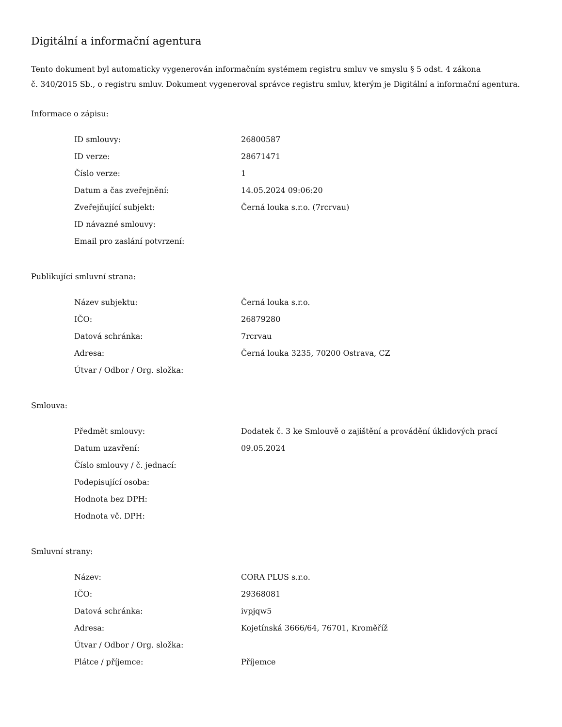Digitální a informační agentura
Tento dokument byl automaticky vygenerován informačním systémem registru smluv ve smyslu § 5 odst. 4 zákona
č. 340/2015 Sb., o registru smluv. Dokument vygeneroval správce registru smluv, kterým je Digitální a informační agentura.
Informace o zápisu:
| ID smlouvy: | 26800587 |
| ID verze: | 28671471 |
| Číslo verze: | 1 |
| Datum a čas zveřejnění: | 14.05.2024 09:06:20 |
| Zveřejňující subjekt: | Černá louka s.r.o. (7rcrvau) |
| ID návazné smlouvy: | |
| Email pro zaslání potvrzení: | |
Publikující smluvní strana:
| Název subjektu: | Černá louka s.r.o. |
| IČO: | 26879280 |
| Datová schránka: | 7rcrvau |
| Adresa: | Černá louka 3235, 70200 Ostrava, CZ |
| Útvar / Odbor / Org. složka: | |
Smlouva:
| Předmět smlouvy: | Dodatek č. 3 ke Smlouvě o zajištění a provádění úklidových prací |
| Datum uzavření: | 09.05.2024 |
| Číslo smlouvy / č. jednací: | |
| Podepisující osoba: | |
| Hodnota bez DPH: | |
| Hodnota vč. DPH: | |
Smluvní strany:
| Název: | CORA PLUS s.r.o. |
| IČO: | 29368081 |
| Datová schránka: | ivpjqw5 |
| Adresa: | Kojetínská 3666/64, 76701, Kroměříž |
| Útvar / Odbor / Org. složka: | |
| Plátce / příjemce: | Příjemce |